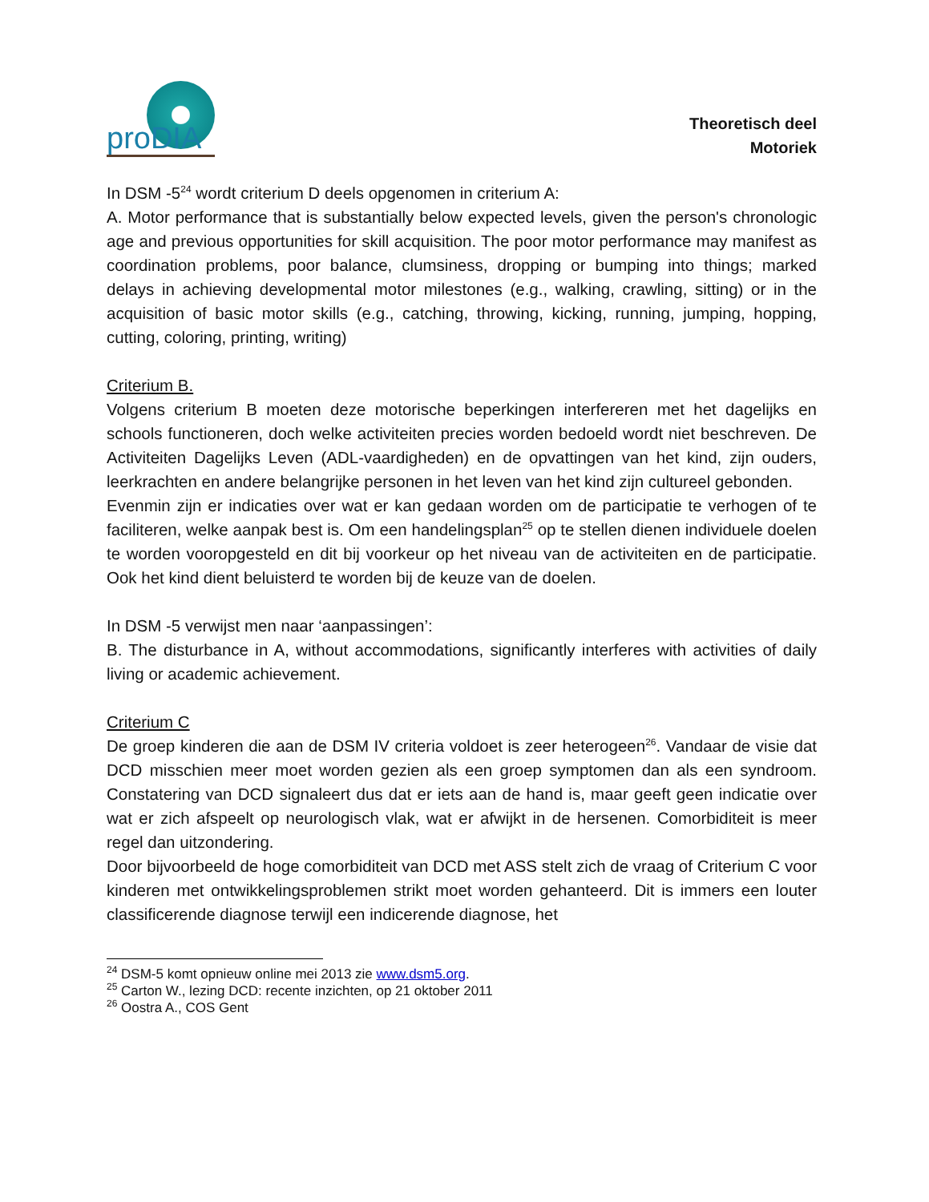proDIA
Theoretisch deel
Motoriek
In DSM -5<sup>24</sup> wordt criterium D deels opgenomen in criterium A:
A. Motor performance that is substantially below expected levels, given the person's chronologic age and previous opportunities for skill acquisition. The poor motor performance may manifest as coordination problems, poor balance, clumsiness, dropping or bumping into things; marked delays in achieving developmental motor milestones (e.g., walking, crawling, sitting) or in the acquisition of basic motor skills (e.g., catching, throwing, kicking, running, jumping, hopping, cutting, coloring, printing, writing)
Criterium B.
Volgens criterium B moeten deze motorische beperkingen interfereren met het dagelijks en schools functioneren, doch welke activiteiten precies worden bedoeld wordt niet beschreven. De Activiteiten Dagelijks Leven (ADL-vaardigheden) en de opvattingen van het kind, zijn ouders, leerkrachten en andere belangrijke personen in het leven van het kind zijn cultureel gebonden.
Evenmin zijn er indicaties over wat er kan gedaan worden om de participatie te verhogen of te faciliteren, welke aanpak best is. Om een handelingsplan<sup>25</sup> op te stellen dienen individuele doelen te worden vooropgesteld en dit bij voorkeur op het niveau van de activiteiten en de participatie. Ook het kind dient beluisterd te worden bij de keuze van de doelen.
In DSM -5 verwijst men naar ‘aanpassingen’:
B. The disturbance in A, without accommodations, significantly interferes with activities of daily living or academic achievement.
Criterium C
De groep kinderen die aan de DSM IV criteria voldoet is zeer heterogeen<sup>26</sup>. Vandaar de visie dat DCD misschien meer moet worden gezien als een groep symptomen dan als een syndroom. Constatering van DCD signaleert dus dat er iets aan de hand is, maar geeft geen indicatie over wat er zich afspeelt op neurologisch vlak, wat er afwijkt in de hersenen. Comorbiditeit is meer regel dan uitzondering.
Door bijvoorbeeld de hoge comorbiditeit van DCD met ASS stelt zich de vraag of Criterium C voor kinderen met ontwikkelingsproblemen strikt moet worden gehanteerd. Dit is immers een louter classificerende diagnose terwijl een indicerende diagnose, het
<sup>24</sup> DSM-5 komt opnieuw online mei 2013 zie www.dsm5.org.
<sup>25</sup> Carton W., lezing DCD: recente inzichten, op 21 oktober 2011
<sup>26</sup> Oostra A., COS Gent